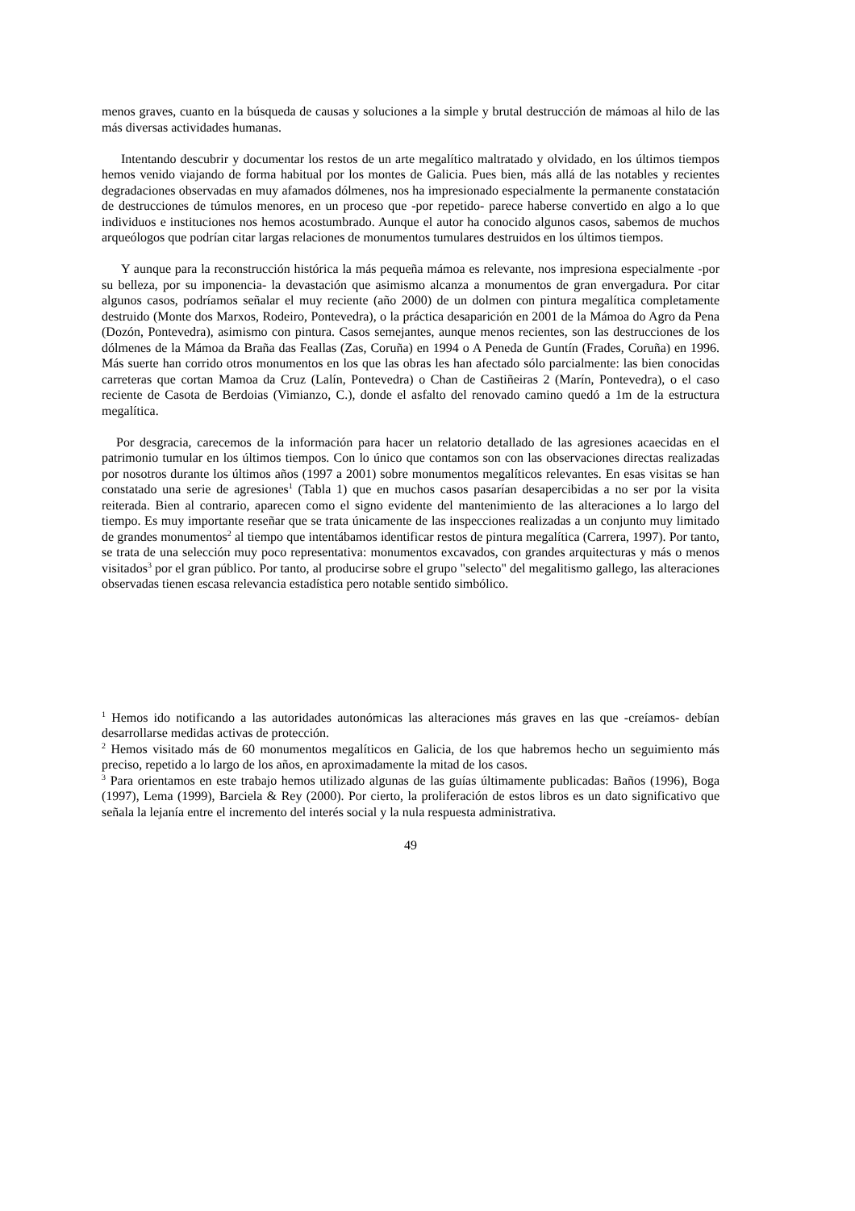menos graves, cuanto en la búsqueda de causas y soluciones a la simple y brutal destrucción de mámoas al hilo de las más diversas actividades humanas.
Intentando descubrir y documentar los restos de un arte megalítico maltratado y olvidado, en los últimos tiempos hemos venido viajando de forma habitual por los montes de Galicia. Pues bien, más allá de las notables y recientes degradaciones observadas en muy afamados dólmenes, nos ha impresionado especialmente la permanente constatación de destrucciones de túmulos menores, en un proceso que -por repetido- parece haberse convertido en algo a lo que individuos e instituciones nos hemos acostumbrado. Aunque el autor ha conocido algunos casos, sabemos de muchos arqueólogos que podrían citar largas relaciones de monumentos tumulares destruidos en los últimos tiempos.
Y aunque para la reconstrucción histórica la más pequeña mámoa es relevante, nos impresiona especialmente -por su belleza, por su imponencia- la devastación que asimismo alcanza a monumentos de gran envergadura. Por citar algunos casos, podríamos señalar el muy reciente (año 2000) de un dolmen con pintura megalítica completamente destruido (Monte dos Marxos, Rodeiro, Pontevedra), o la práctica desaparición en 2001 de la Mámoa do Agro da Pena (Dozón, Pontevedra), asimismo con pintura. Casos semejantes, aunque menos recientes, son las destrucciones de los dólmenes de la Mámoa da Braña das Feallas (Zas, Coruña) en 1994 o A Peneda de Guntín (Frades, Coruña) en 1996. Más suerte han corrido otros monumentos en los que las obras les han afectado sólo parcialmente: las bien conocidas carreteras que cortan Mamoa da Cruz (Lalín, Pontevedra) o Chan de Castiñeiras 2 (Marín, Pontevedra), o el caso reciente de Casota de Berdoias (Vimianzo, C.), donde el asfalto del renovado camino quedó a 1m de la estructura megalítica.
Por desgracia, carecemos de la información para hacer un relatorio detallado de las agresiones acaecidas en el patrimonio tumular en los últimos tiempos. Con lo único que contamos son con las observaciones directas realizadas por nosotros durante los últimos años (1997 a 2001) sobre monumentos megalíticos relevantes. En esas visitas se han constatado una serie de agresiones<sup>1</sup> (Tabla 1) que en muchos casos pasarían desapercibidas a no ser por la visita reiterada. Bien al contrario, aparecen como el signo evidente del mantenimiento de las alteraciones a lo largo del tiempo. Es muy importante reseñar que se trata únicamente de las inspecciones realizadas a un conjunto muy limitado de grandes monumentos<sup>2</sup> al tiempo que intentábamos identificar restos de pintura megalítica (Carrera, 1997). Por tanto, se trata de una selección muy poco representativa: monumentos excavados, con grandes arquitecturas y más o menos visitados<sup>3</sup> por el gran público. Por tanto, al producirse sobre el grupo "selecto" del megalitismo gallego, las alteraciones observadas tienen escasa relevancia estadística pero notable sentido simbólico.
<sup>1</sup> Hemos ido notificando a las autoridades autonómicas las alteraciones más graves en las que -creíamos- debían desarrollarse medidas activas de protección.
<sup>2</sup> Hemos visitado más de 60 monumentos megalíticos en Galicia, de los que habremos hecho un seguimiento más preciso, repetido a lo largo de los años, en aproximadamente la mitad de los casos.
<sup>3</sup> Para orientamos en este trabajo hemos utilizado algunas de las guías últimamente publicadas: Baños (1996), Boga (1997), Lema (1999), Barciela & Rey (2000). Por cierto, la proliferación de estos libros es un dato significativo que señala la lejanía entre el incremento del interés social y la nula respuesta administrativa.
49